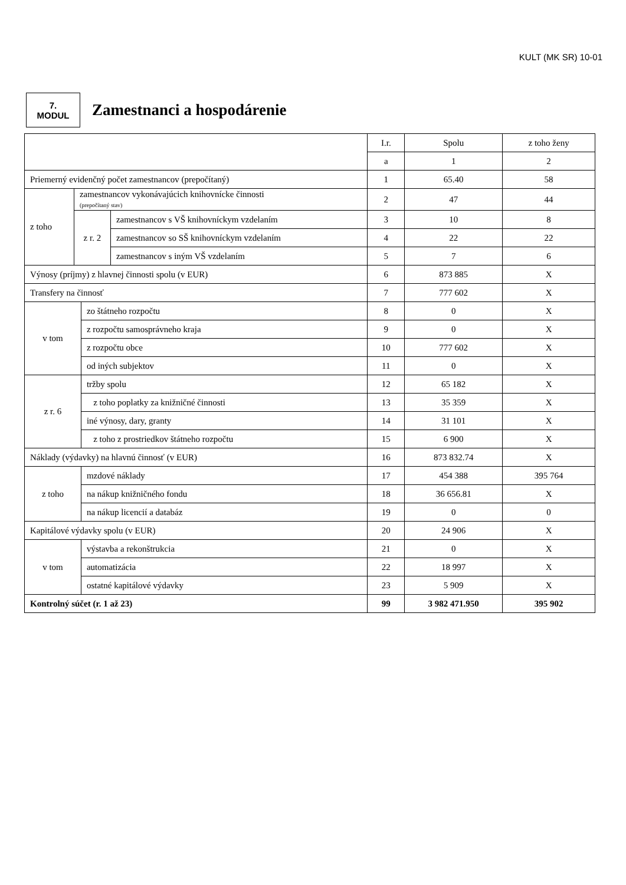KULT (MK SR) 10-01
7.
MODUL
Zamestnanci a hospodárenie
| | | | | I.r. | Spolu | z toho ženy |
| --- | --- | --- | --- | --- | --- | --- |
| | | | | a | 1 | 2 |
| Priemerný evidenčný počet zamestnancov (prepočítaný) | | | | 1 | 65.40 | 58 |
| z toho | zamestnancov vykonávajúcich knihovnícke činnosti (prepočítaný stav) | | | 2 | 47 | 44 |
| | z r. 2 | | zamestnancov s VŠ knihovníckym vzdelaním | 3 | 10 | 8 |
| | | | zamestnancov so SŠ knihovníckym vzdelaním | 4 | 22 | 22 |
| | | | zamestnancov s iným VŠ vzdelaním | 5 | 7 | 6 |
| Výnosy (príjmy) z hlavnej činnosti spolu (v EUR) | | | | 6 | 873 885 | X |
| Transfery na činnosť | | | | 7 | 777 602 | X |
| v tom | | zo štátneho rozpočtu | | 8 | 0 | X |
| | | z rozpočtu samosprávneho kraja | | 9 | 0 | X |
| | | z rozpočtu obce | | 10 | 777 602 | X |
| | | od iných subjektov | | 11 | 0 | X |
| z r. 6 | | tržby spolu | | 12 | 65 182 | X |
| | | z toho poplatky za knižničné činnosti | | 13 | 35 359 | X |
| | | iné výnosy, dary, granty | | 14 | 31 101 | X |
| | | z toho z prostriedkov štátneho rozpočtu | | 15 | 6 900 | X |
| Náklady (výdavky) na hlavnú činnosť (v EUR) | | | | 16 | 873 832.74 | X |
| z toho | | mzdové náklady | | 17 | 454 388 | 395 764 |
| | | na nákup knižničného fondu | | 18 | 36 656.81 | X |
| | | na nákup licencií a databáz | | 19 | 0 | 0 |
| Kapitálové výdavky spolu (v EUR) | | | | 20 | 24 906 | X |
| v tom | | výstavba a rekonštrukcia | | 21 | 0 | X |
| | | automatizácia | | 22 | 18 997 | X |
| | | ostatné kapitálové výdavky | | 23 | 5 909 | X |
| Kontrolný súčet (r. 1 až 23) | | | | 99 | 3 982 471.950 | 395 902 |